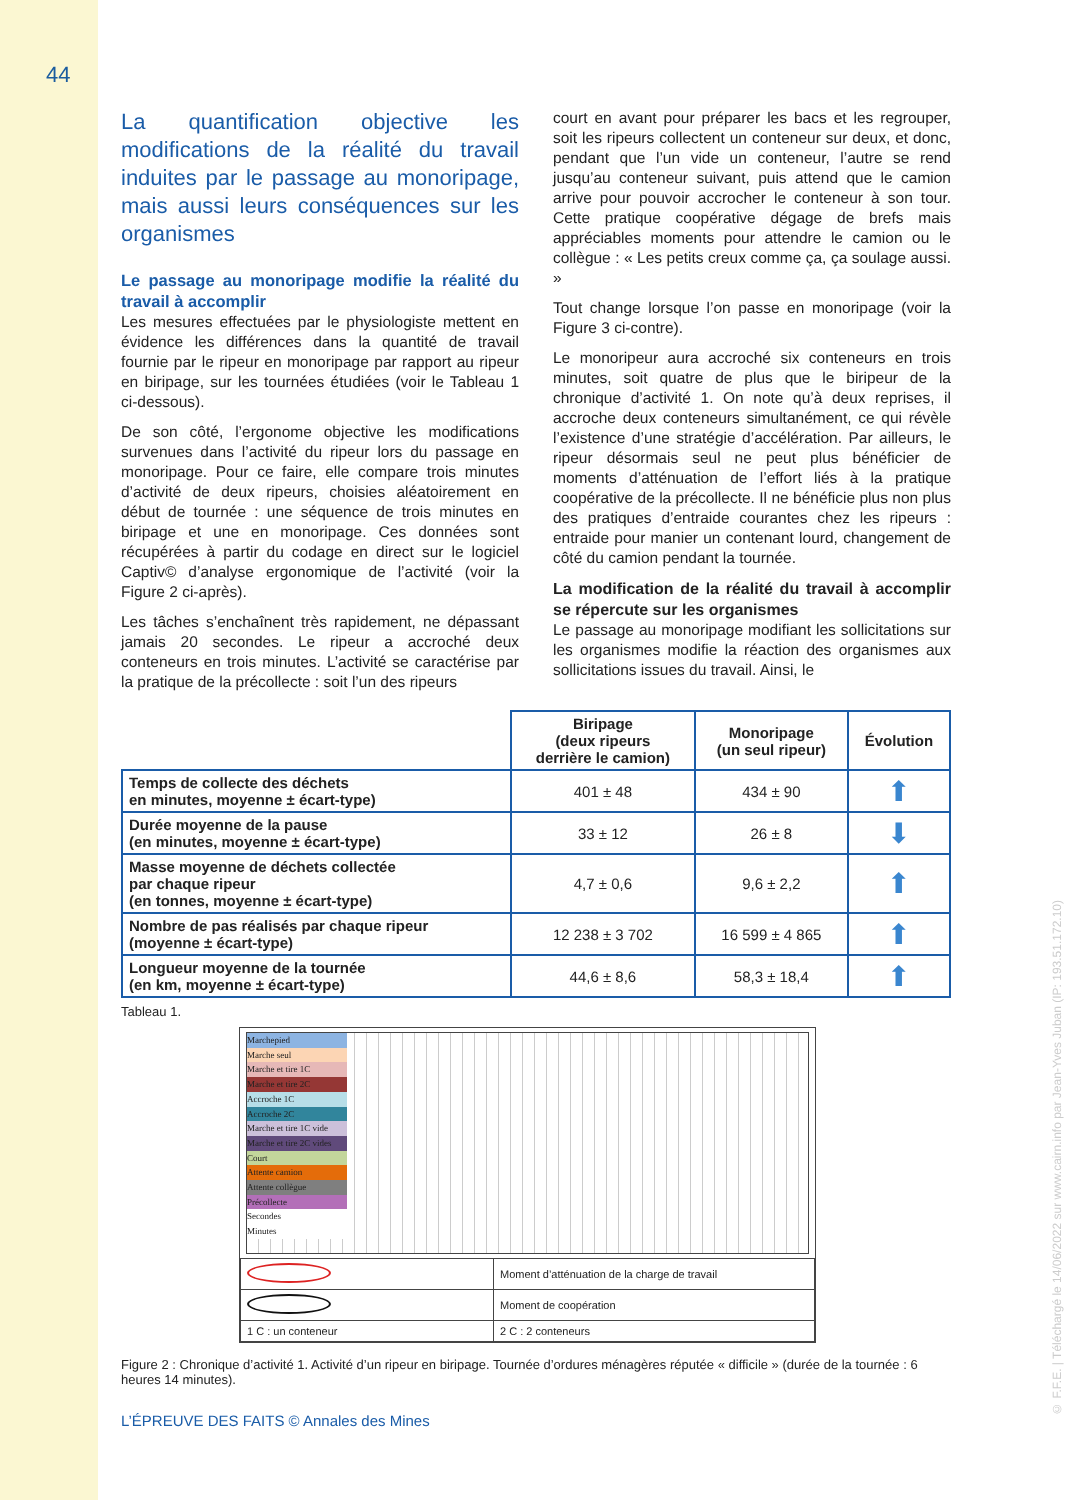44
La quantification objective les modifications de la réalité du travail induites par le passage au monoripage, mais aussi leurs conséquences sur les organismes
Le passage au monoripage modifie la réalité du travail à accomplir
Les mesures effectuées par le physiologiste mettent en évidence les différences dans la quantité de travail fournie par le ripeur en monoripage par rapport au ripeur en biripage, sur les tournées étudiées (voir le Tableau 1 ci-dessous).
De son côté, l’ergonome objective les modifications survenues dans l’activité du ripeur lors du passage en monoripage. Pour ce faire, elle compare trois minutes d’activité de deux ripeurs, choisies aléatoirement en début de tournée : une séquence de trois minutes en biripage et une en monoripage. Ces données sont récupérées à partir du codage en direct sur le logiciel Captiv© d’analyse ergonomique de l’activité (voir la Figure 2 ci-après).
Les tâches s’enchaînent très rapidement, ne dépassant jamais 20 secondes. Le ripeur a accroché deux conteneurs en trois minutes. L’activité se caractérise par la pratique de la précollecte : soit l’un des ripeurs
court en avant pour préparer les bacs et les regrouper, soit les ripeurs collectent un conteneur sur deux, et donc, pendant que l’un vide un conteneur, l’autre se rend jusqu’au conteneur suivant, puis attend que le camion arrive pour pouvoir accrocher le conteneur à son tour. Cette pratique coopérative dégage de brefs mais appréciables moments pour attendre le camion ou le collègue : « Les petits creux comme ça, ça soulage aussi. »
Tout change lorsque l’on passe en monoripage (voir la Figure 3 ci-contre).
Le monoripeur aura accroché six conteneurs en trois minutes, soit quatre de plus que le biripeur de la chronique d’activité 1. On note qu’à deux reprises, il accroche deux conteneurs simultanément, ce qui révèle l’existence d’une stratégie d’accélération. Par ailleurs, le ripeur désormais seul ne peut plus bénéficier de moments d’atténuation de l’effort liés à la pratique coopérative de la précollecte. Il ne bénéficie plus non plus des pratiques d’entraide courantes chez les ripeurs : entraide pour manier un contenant lourd, changement de côté du camion pendant la tournée.
La modification de la réalité du travail à accomplir se répercute sur les organismes
Le passage au monoripage modifiant les sollicitations sur les organismes modifie la réaction des organismes aux sollicitations issues du travail. Ainsi, le
| | Biripage (deux ripeurs derrière le camion) | Monoripage (un seul ripeur) | Évolution |
| --- | --- | --- | --- |
| Temps de collecte des déchets en minutes, moyenne ± écart-type) | 401 ± 48 | 434 ± 90 | ⬆ |
| Durée moyenne de la pause (en minutes, moyenne ± écart-type) | 33 ± 12 | 26 ± 8 | ⬇ |
| Masse moyenne de déchets collectée par chaque ripeur (en tonnes, moyenne ± écart-type) | 4,7 ± 0,6 | 9,6 ± 2,2 | ⬆ |
| Nombre de pas réalisés par chaque ripeur (moyenne ± écart-type) | 12 238 ± 3 702 | 16 599 ± 4 865 | ⬆ |
| Longueur moyenne de la tournée (en km, moyenne ± écart-type) | 44,6 ± 8,6 | 58,3 ± 18,4 | ⬆ |
Tableau 1.
Marchepied
Marche seul
Marche et tire 1C
Marche et tire 2C
Accroche 1C
Accroche 2C
Marche et tire 1C vide
Marche et tire 2C vides
Court
Attente camion
Attente collègue
Précollecte
Secondes
Minutes
| | Moment d’atténuation de la charge de travail |
| | Moment de coopération |
| 1 C : un conteneur | 2 C : 2 conteneurs |
Figure 2 : Chronique d’activité 1. Activité d’un ripeur en biripage. Tournée d’ordures ménagères réputée « difficile » (durée de la tournée : 6 heures 14 minutes).
L’ÉPREUVE DES FAITS © Annales des Mines
© F.F.E. | Téléchargé le 14/06/2022 sur www.cairn.info par Jean-Yves Juban (IP: 193.51.172.10)